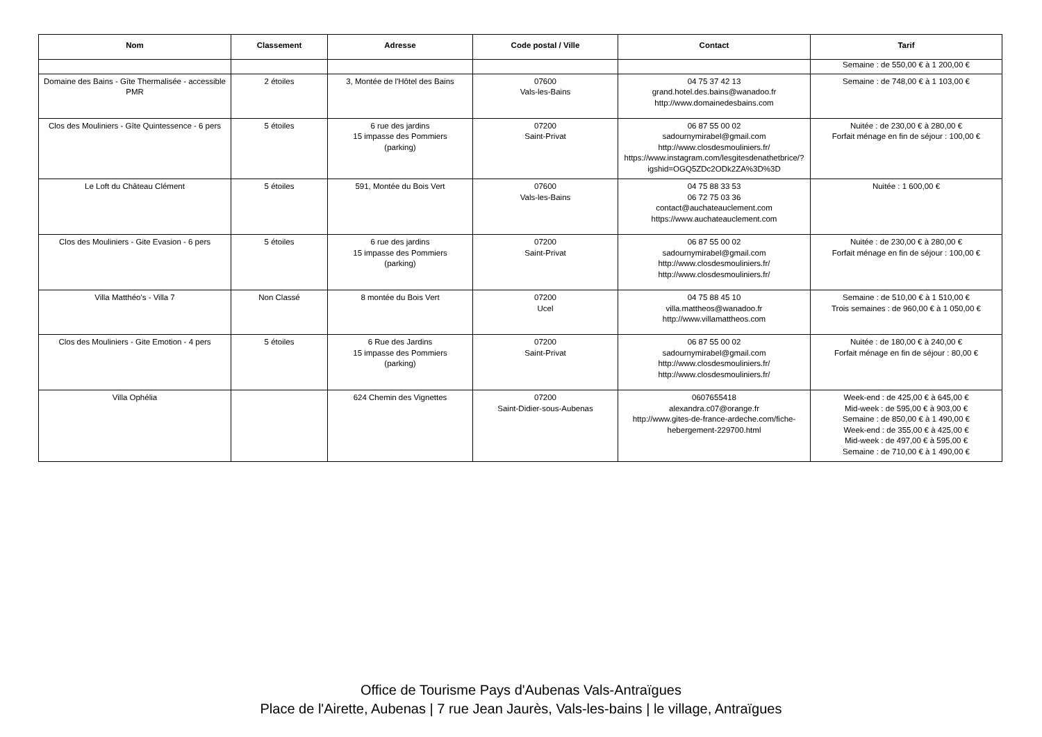| Nom | Classement | Adresse | Code postal / Ville | Contact | Tarif |
| --- | --- | --- | --- | --- | --- |
| | | | | | Semaine : de 550,00 € à 1 200,00 € |
| Domaine des Bains - Gîte Thermalisée - accessible PMR | 2 étoiles | 3, Montée de l'Hôtel des Bains | 07600 Vals-les-Bains | 04 75 37 42 13 grand.hotel.des.bains@wanadoo.fr http://www.domainedesbains.com | Semaine : de 748,00 € à 1 103,00 € |
| Clos des Mouliniers - Gîte Quintessence - 6 pers | 5 étoiles | 6 rue des jardins 15 impasse des Pommiers (parking) | 07200 Saint-Privat | 06 87 55 00 02 sadournymirabel@gmail.com http://www.closdesmouliniers.fr/ https://www.instagram.com/lesgitesdenathetbrice/?igshid=OGQ5ZDc2ODk2ZA%3D%3D | Nuitée : de 230,00 € à 280,00 € Forfait ménage en fin de séjour : 100,00 € |
| Le Loft du Château Clément | 5 étoiles | 591, Montée du Bois Vert | 07600 Vals-les-Bains | 04 75 88 33 53 06 72 75 03 36 contact@auchateauclement.com https://www.auchateauclement.com | Nuitée : 1 600,00 € |
| Clos des Mouliniers - Gite Evasion - 6 pers | 5 étoiles | 6 rue des jardins 15 impasse des Pommiers (parking) | 07200 Saint-Privat | 06 87 55 00 02 sadournymirabel@gmail.com http://www.closdesmouliniers.fr/ http://www.closdesmouliniers.fr/ | Nuitée : de 230,00 € à 280,00 € Forfait ménage en fin de séjour : 100,00 € |
| Villa Matthéo's - Villa 7 | Non Classé | 8 montée du Bois Vert | 07200 Ucel | 04 75 88 45 10 villa.mattheos@wanadoo.fr http://www.villamattheos.com | Semaine : de 510,00 € à 1 510,00 € Trois semaines : de 960,00 € à 1 050,00 € |
| Clos des Mouliniers - Gite Emotion - 4 pers | 5 étoiles | 6 Rue des Jardins 15 impasse des Pommiers (parking) | 07200 Saint-Privat | 06 87 55 00 02 sadournymirabel@gmail.com http://www.closdesmouliniers.fr/ http://www.closdesmouliniers.fr/ | Nuitée : de 180,00 € à 240,00 € Forfait ménage en fin de séjour : 80,00 € |
| Villa Ophélia | | 624 Chemin des Vignettes | 07200 Saint-Didier-sous-Aubenas | 0607655418 alexandra.c07@orange.fr http://www.gites-de-france-ardeche.com/fiche-hebergement-229700.html | Week-end : de 425,00 € à 645,00 € Mid-week : de 595,00 € à 903,00 € Semaine : de 850,00 € à 1 490,00 € Week-end : de 355,00 € à 425,00 € Mid-week : de 497,00 € à 595,00 € Semaine : de 710,00 € à 1 490,00 € |
Office de Tourisme Pays d'Aubenas Vals-Antraïgues
Place de l'Airette, Aubenas | 7 rue Jean Jaurès, Vals-les-bains | le village, Antraïgues